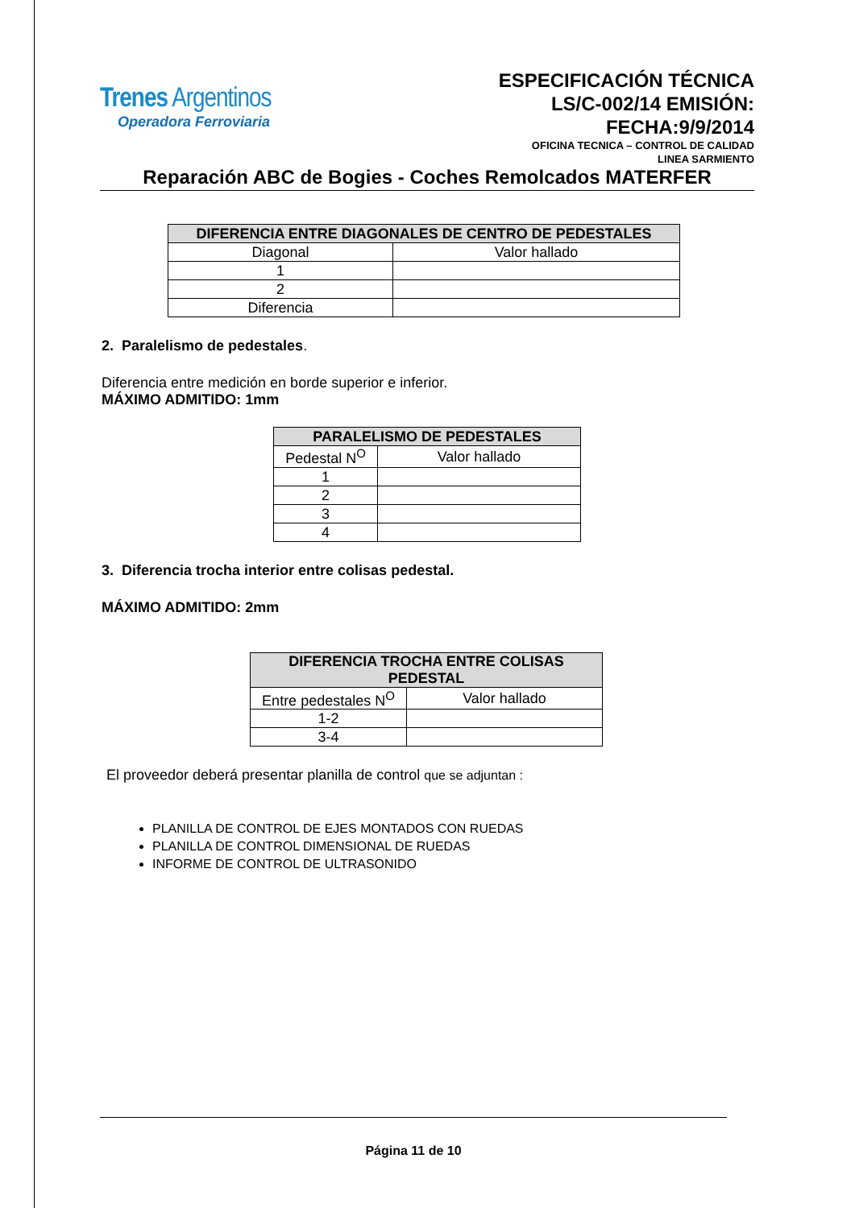Trenes Argentinos
Operadora Ferroviaria
ESPECIFICACIÓN TÉCNICA
LS/C-002/14 EMISIÓN:
FECHA:9/9/2014
OFICINA TECNICA – CONTROL DE CALIDAD
LINEA SARMIENTO
Reparación ABC de Bogies - Coches Remolcados MATERFER
| DIFERENCIA ENTRE DIAGONALES DE CENTRO DE PEDESTALES | |
| --- | --- |
| Diagonal | Valor hallado |
| 1 | |
| 2 | |
| Diferencia | |
2. Paralelismo de pedestales.
Diferencia entre medición en borde superior e inferior.
MÁXIMO ADMITIDO: 1mm
| PARALELISMO DE PEDESTALES | |
| --- | --- |
| Pedestal N<sup>O</sup> | Valor hallado |
| 1 | |
| 2 | |
| 3 | |
| 4 | |
3. Diferencia trocha interior entre colisas pedestal.
MÁXIMO ADMITIDO: 2mm
| DIFERENCIA TROCHA ENTRE COLISAS PEDESTAL | |
| --- | --- |
| Entre pedestales N<sup>O</sup> | Valor hallado |
| 1-2 | |
| 3-4 | |
El proveedor deberá presentar planilla de control que se adjuntan :
PLANILLA DE CONTROL DE EJES MONTADOS CON RUEDAS
PLANILLA DE CONTROL DIMENSIONAL DE RUEDAS
INFORME DE CONTROL DE ULTRASONIDO
Página 11 de 10